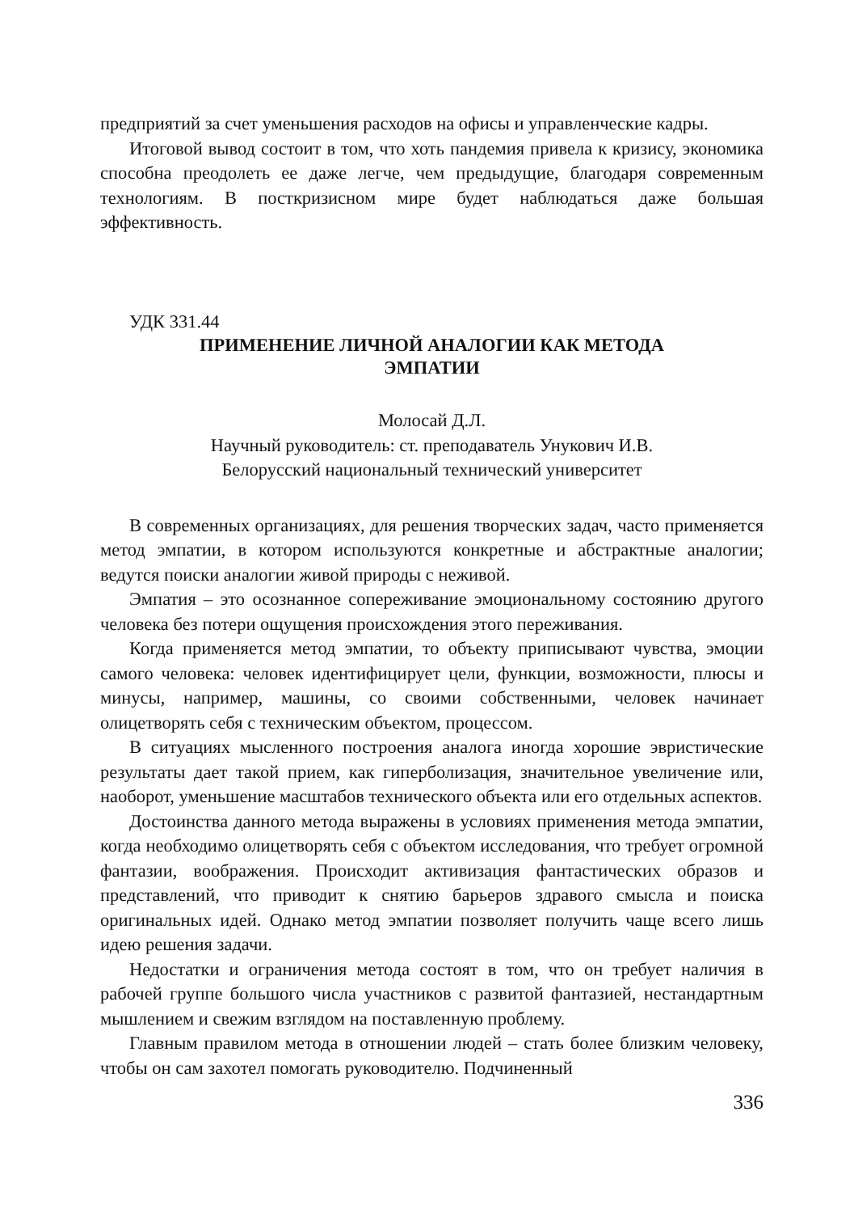предприятий за счет уменьшения расходов на офисы и управленческие кадры.
Итоговой вывод состоит в том, что хоть пандемия привела к кризису, экономика способна преодолеть ее даже легче, чем предыдущие, благодаря современным технологиям. В посткризисном мире будет наблюдаться даже большая эффективность.
УДК 331.44
ПРИМЕНЕНИЕ ЛИЧНОЙ АНАЛОГИИ КАК МЕТОДА
ЭМПАТИИ
Молосай Д.Л.
Научный руководитель: ст. преподаватель Унукович И.В.
Белорусский национальный технический университет
В современных организациях, для решения творческих задач, часто применяется метод эмпатии, в котором используются конкретные и абстрактные аналогии; ведутся поиски аналогии живой природы с неживой.
Эмпатия – это осознанное сопереживание эмоциональному состоянию другого человека без потери ощущения происхождения этого переживания.
Когда применяется метод эмпатии, то объекту приписывают чувства, эмоции самого человека: человек идентифицирует цели, функции, возможности, плюсы и минусы, например, машины, со своими собственными, человек начинает олицетворять себя с техническим объектом, процессом.
В ситуациях мысленного построения аналога иногда хорошие эвристические результаты дает такой прием, как гиперболизация, значительное увеличение или, наоборот, уменьшение масштабов технического объекта или его отдельных аспектов.
Достоинства данного метода выражены в условиях применения метода эмпатии, когда необходимо олицетворять себя с объектом исследования, что требует огромной фантазии, воображения. Происходит активизация фантастических образов и представлений, что приводит к снятию барьеров здравого смысла и поиска оригинальных идей. Однако метод эмпатии позволяет получить чаще всего лишь идею решения задачи.
Недостатки и ограничения метода состоят в том, что он требует наличия в рабочей группе большого числа участников с развитой фантазией, нестандартным мышлением и свежим взглядом на поставленную проблему.
Главным правилом метода в отношении людей – стать более близким человеку, чтобы он сам захотел помогать руководителю. Подчиненный
336